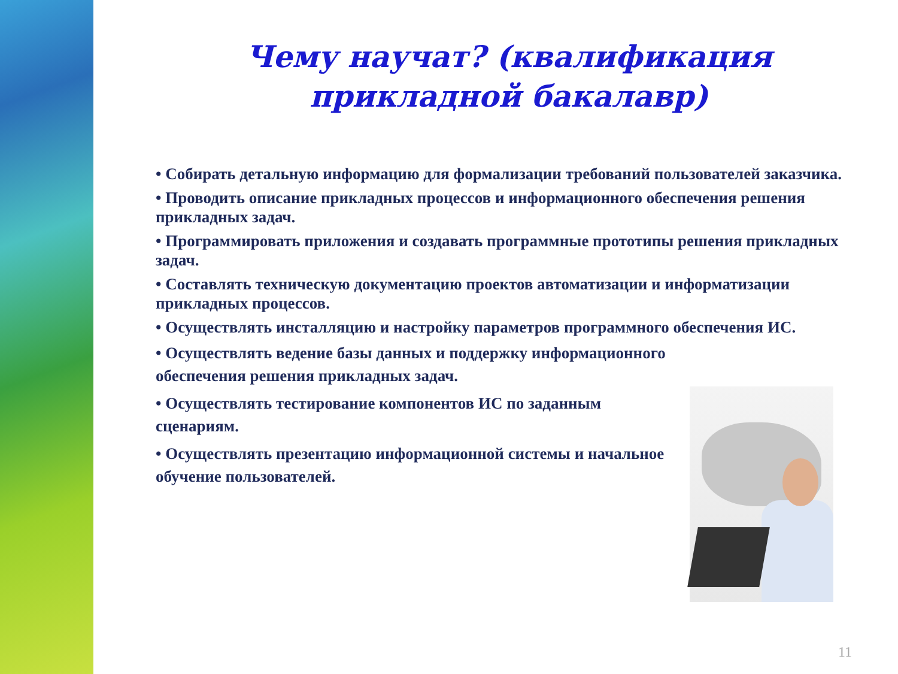Чему научат? (квалификация прикладной бакалавр)
• Собирать детальную информацию для формализации требований пользователей заказчика.
• Проводить описание прикладных процессов и информационного обеспечения решения прикладных задач.
• Программировать приложения и создавать программные прототипы решения прикладных задач.
• Составлять техническую документацию проектов автоматизации и информатизации прикладных процессов.
• Осуществлять инсталляцию и настройку параметров программного обеспечения ИС.
• Осуществлять ведение базы данных и поддержку информационного обеспечения решения прикладных задач.
• Осуществлять тестирование компонентов ИС по заданным сценариям.
• Осуществлять презентацию информационной системы и начальное обучение пользователей.
11